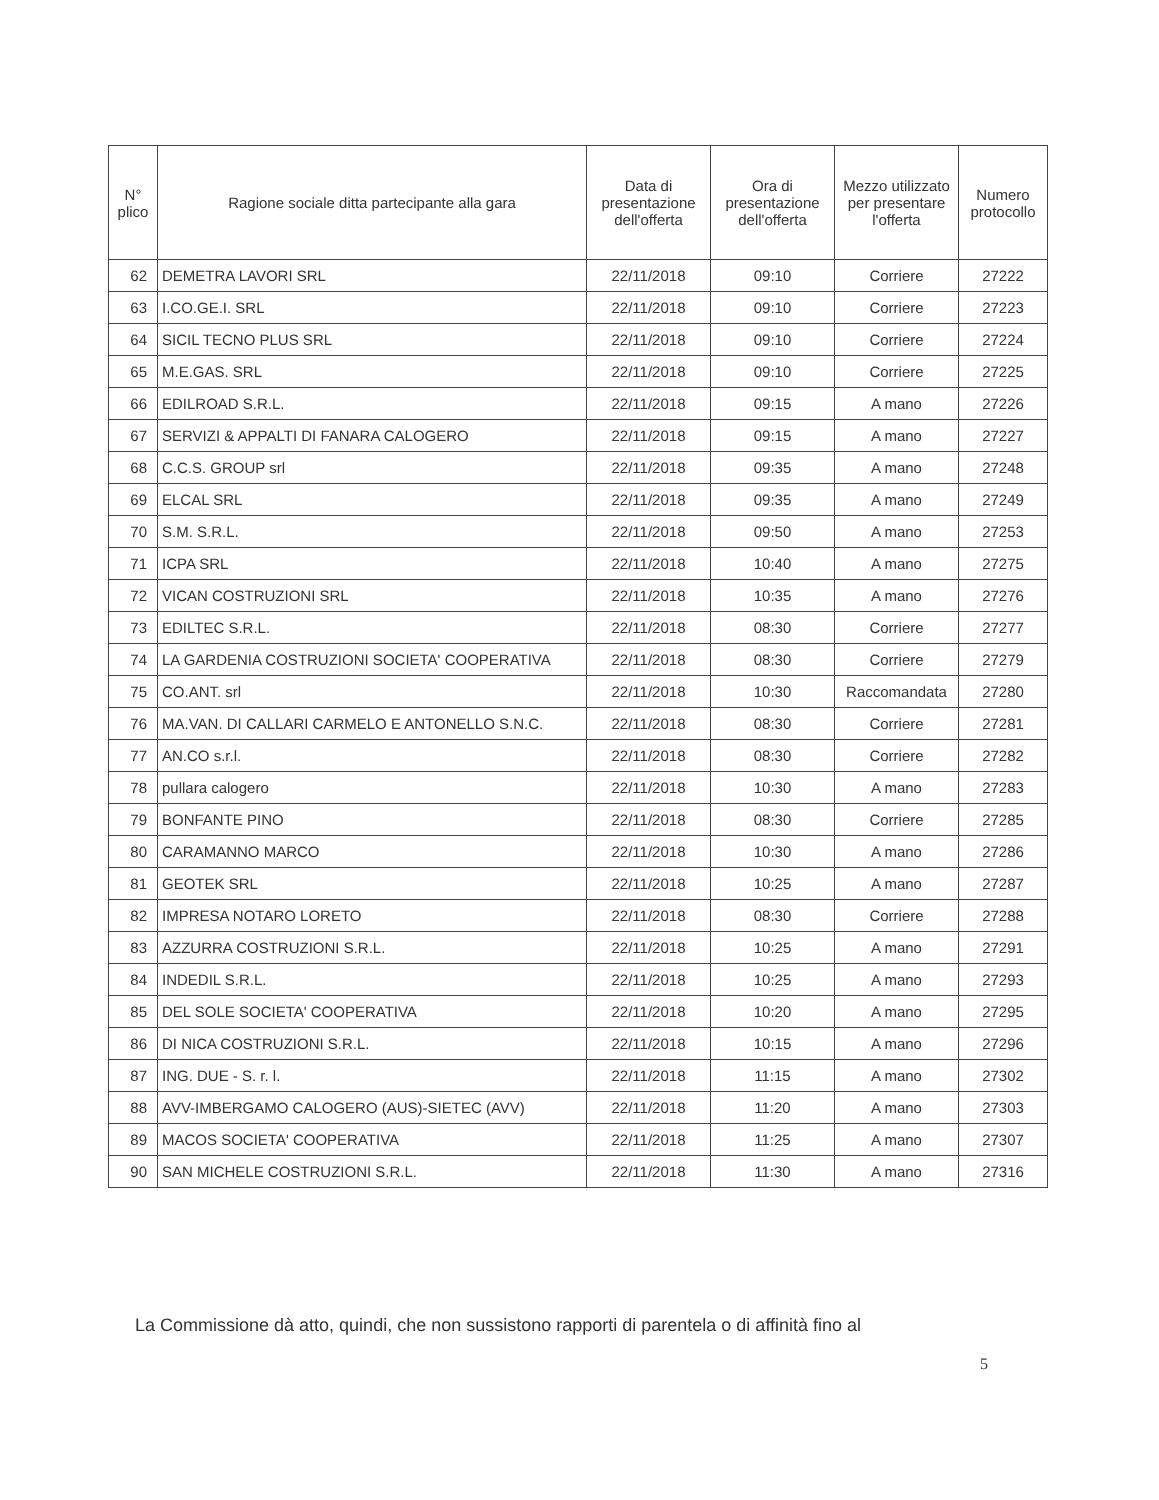| N° plico | Ragione sociale ditta partecipante alla gara | Data di presentazione dell'offerta | Ora di presentazione dell'offerta | Mezzo utilizzato per presentare l'offerta | Numero protocollo |
| --- | --- | --- | --- | --- | --- |
| 62 | DEMETRA LAVORI SRL | 22/11/2018 | 09:10 | Corriere | 27222 |
| 63 | I.CO.GE.I. SRL | 22/11/2018 | 09:10 | Corriere | 27223 |
| 64 | SICIL TECNO PLUS SRL | 22/11/2018 | 09:10 | Corriere | 27224 |
| 65 | M.E.GAS. SRL | 22/11/2018 | 09:10 | Corriere | 27225 |
| 66 | EDILROAD S.R.L. | 22/11/2018 | 09:15 | A mano | 27226 |
| 67 | SERVIZI & APPALTI DI FANARA CALOGERO | 22/11/2018 | 09:15 | A mano | 27227 |
| 68 | C.C.S. GROUP srl | 22/11/2018 | 09:35 | A mano | 27248 |
| 69 | ELCAL SRL | 22/11/2018 | 09:35 | A mano | 27249 |
| 70 | S.M. S.R.L. | 22/11/2018 | 09:50 | A mano | 27253 |
| 71 | ICPA SRL | 22/11/2018 | 10:40 | A mano | 27275 |
| 72 | VICAN COSTRUZIONI SRL | 22/11/2018 | 10:35 | A mano | 27276 |
| 73 | EDILTEC S.R.L. | 22/11/2018 | 08:30 | Corriere | 27277 |
| 74 | LA GARDENIA COSTRUZIONI SOCIETA' COOPERATIVA | 22/11/2018 | 08:30 | Corriere | 27279 |
| 75 | CO.ANT. srl | 22/11/2018 | 10:30 | Raccomandata | 27280 |
| 76 | MA.VAN. DI CALLARI CARMELO E ANTONELLO S.N.C. | 22/11/2018 | 08:30 | Corriere | 27281 |
| 77 | AN.CO s.r.l. | 22/11/2018 | 08:30 | Corriere | 27282 |
| 78 | pullara calogero | 22/11/2018 | 10:30 | A mano | 27283 |
| 79 | BONFANTE PINO | 22/11/2018 | 08:30 | Corriere | 27285 |
| 80 | CARAMANNO MARCO | 22/11/2018 | 10:30 | A mano | 27286 |
| 81 | GEOTEK SRL | 22/11/2018 | 10:25 | A mano | 27287 |
| 82 | IMPRESA NOTARO LORETO | 22/11/2018 | 08:30 | Corriere | 27288 |
| 83 | AZZURRA COSTRUZIONI S.R.L. | 22/11/2018 | 10:25 | A mano | 27291 |
| 84 | INDEDIL S.R.L. | 22/11/2018 | 10:25 | A mano | 27293 |
| 85 | DEL SOLE SOCIETA' COOPERATIVA | 22/11/2018 | 10:20 | A mano | 27295 |
| 86 | DI NICA COSTRUZIONI S.R.L. | 22/11/2018 | 10:15 | A mano | 27296 |
| 87 | ING. DUE - S. r. l. | 22/11/2018 | 11:15 | A mano | 27302 |
| 88 | AVV-IMBERGAMO CALOGERO (AUS)-SIETEC (AVV) | 22/11/2018 | 11:20 | A mano | 27303 |
| 89 | MACOS SOCIETA' COOPERATIVA | 22/11/2018 | 11:25 | A mano | 27307 |
| 90 | SAN MICHELE COSTRUZIONI S.R.L. | 22/11/2018 | 11:30 | A mano | 27316 |
La Commissione dà atto, quindi, che non sussistono rapporti di parentela o di affinità fino al
5